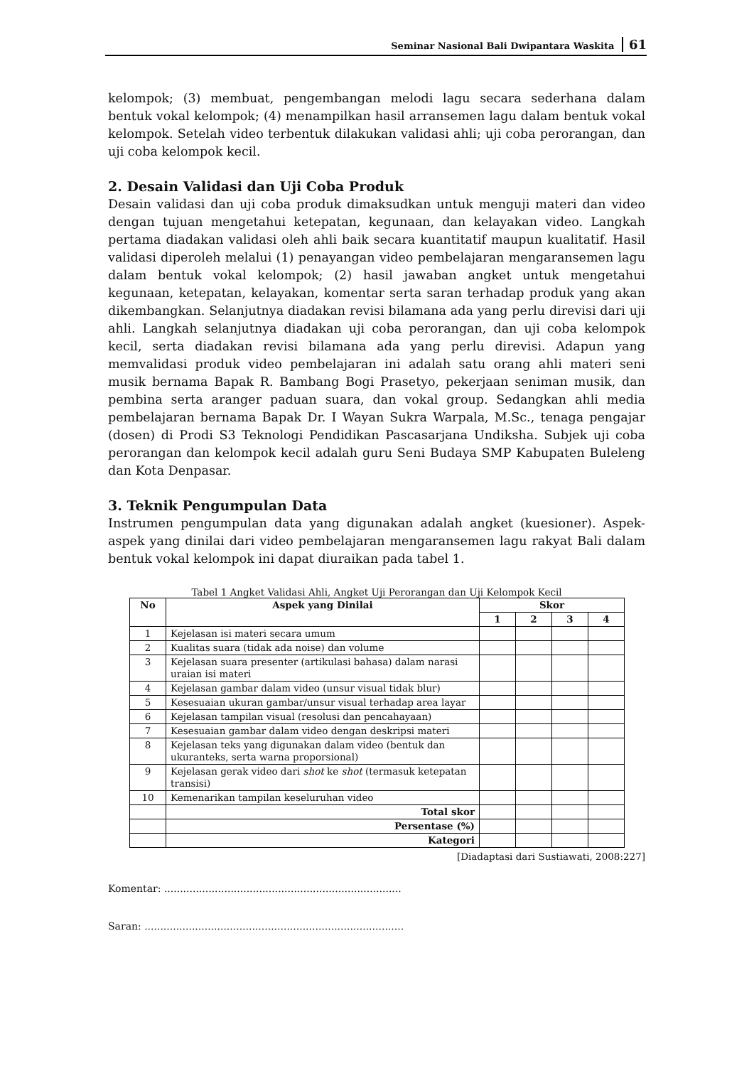Seminar Nasional Bali Dwipantara Waskita 61
kelompok; (3) membuat, pengembangan melodi lagu secara sederhana dalam bentuk vokal kelompok; (4) menampilkan hasil arransemen lagu dalam bentuk vokal kelompok. Setelah video terbentuk dilakukan validasi ahli; uji coba perorangan, dan uji coba kelompok kecil.
2. Desain Validasi dan Uji Coba Produk
Desain validasi dan uji coba produk dimaksudkan untuk menguji materi dan video dengan tujuan mengetahui ketepatan, kegunaan, dan kelayakan video. Langkah pertama diadakan validasi oleh ahli baik secara kuantitatif maupun kualitatif. Hasil validasi diperoleh melalui (1) penayangan video pembelajaran mengaransemen lagu dalam bentuk vokal kelompok; (2) hasil jawaban angket untuk mengetahui kegunaan, ketepatan, kelayakan, komentar serta saran terhadap produk yang akan dikembangkan. Selanjutnya diadakan revisi bilamana ada yang perlu direvisi dari uji ahli. Langkah selanjutnya diadakan uji coba perorangan, dan uji coba kelompok kecil, serta diadakan revisi bilamana ada yang perlu direvisi. Adapun yang memvalidasi produk video pembelajaran ini adalah satu orang ahli materi seni musik bernama Bapak R. Bambang Bogi Prasetyo, pekerjaan seniman musik, dan pembina serta aranger paduan suara, dan vokal group. Sedangkan ahli media pembelajaran bernama Bapak Dr. I Wayan Sukra Warpala, M.Sc., tenaga pengajar (dosen) di Prodi S3 Teknologi Pendidikan Pascasarjana Undiksha. Subjek uji coba perorangan dan kelompok kecil adalah guru Seni Budaya SMP Kabupaten Buleleng dan Kota Denpasar.
3. Teknik Pengumpulan Data
Instrumen pengumpulan data yang digunakan adalah angket (kuesioner). Aspek-aspek yang dinilai dari video pembelajaran mengaransemen lagu rakyat Bali dalam bentuk vokal kelompok ini dapat diuraikan pada tabel 1.
Tabel 1 Angket Validasi Ahli, Angket Uji Perorangan dan Uji Kelompok Kecil
| No | Aspek yang Dinilai | Skor | | | |
| --- | --- | --- | --- | --- | --- |
| | | 1 | 2 | 3 | 4 |
| 1 | Kejelasan isi materi secara umum | | | | |
| 2 | Kualitas suara (tidak ada noise) dan volume | | | | |
| 3 | Kejelasan suara presenter (artikulasi bahasa) dalam narasi uraian isi materi | | | | |
| 4 | Kejelasan gambar dalam video (unsur visual tidak blur) | | | | |
| 5 | Kesesuaian ukuran gambar/unsur visual terhadap area layar | | | | |
| 6 | Kejelasan tampilan visual (resolusi dan pencahayaan) | | | | |
| 7 | Kesesuaian gambar dalam video dengan deskripsi materi | | | | |
| 8 | Kejelasan teks yang digunakan dalam video (bentuk dan ukuranteks, serta warna proporsional) | | | | |
| 9 | Kejelasan gerak video dari shot ke shot (termasuk ketepatan transisi) | | | | |
| 10 | Kemenarikan tampilan keseluruhan video | | | | |
| | Total skor | | | | |
| | Persentase (%) | | | | |
| | Kategori | | | | |
[Diadaptasi dari Sustiawati, 2008:227]
Komentar: ...........................................................................
Saran: ..................................................................................